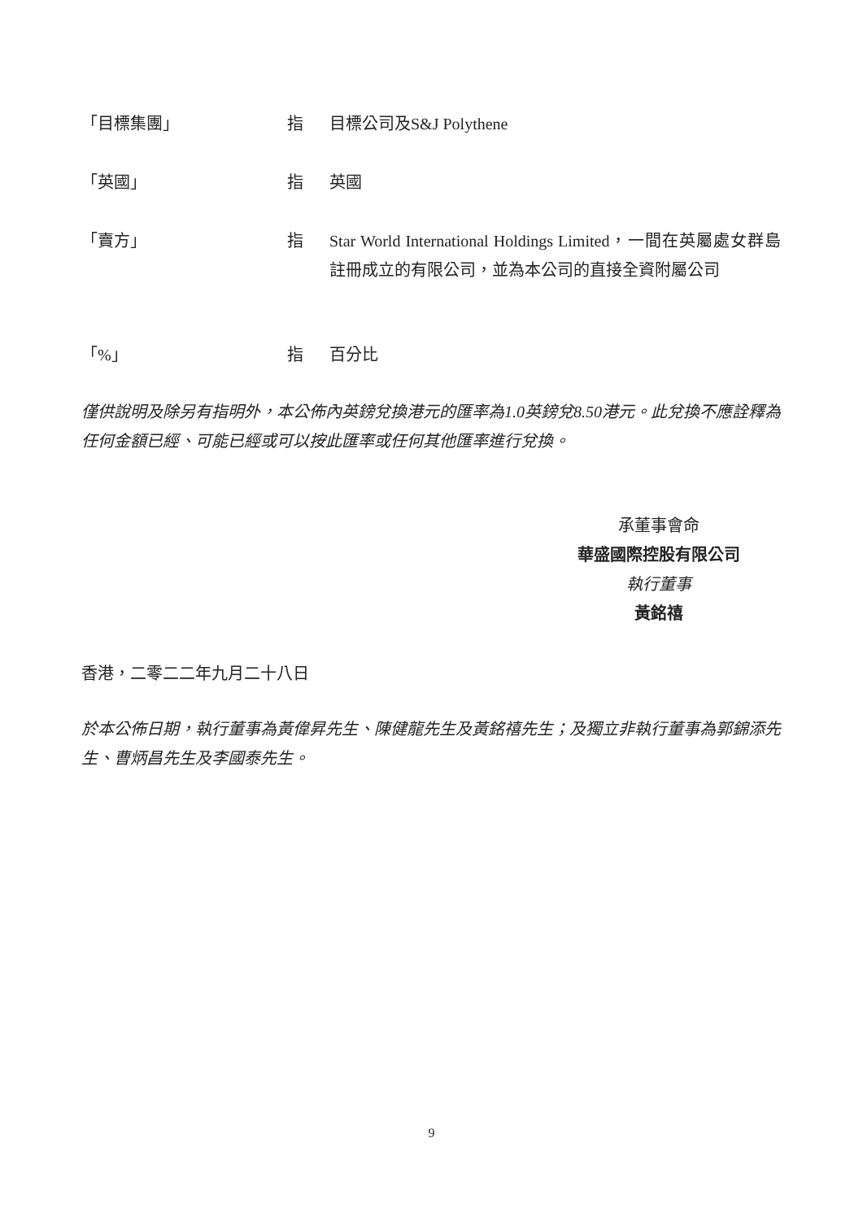「目標集團」 指 目標公司及S&J Polythene
「英國」 指 英國
「賣方」 指 Star World International Holdings Limited，一間在英屬處女群島註冊成立的有限公司，並為本公司的直接全資附屬公司
「%」 指 百分比
僅供說明及除另有指明外，本公佈內英鎊兌換港元的匯率為1.0英鎊兌8.50港元。此兌換不應詮釋為任何金額已經、可能已經或可以按此匯率或任何其他匯率進行兌換。
承董事會命
華盛國際控股有限公司
執行董事
黃銘禧
香港，二零二二年九月二十八日
於本公佈日期，執行董事為黃偉昇先生、陳健龍先生及黃銘禧先生；及獨立非執行董事為郭錦添先生、曹炳昌先生及李國泰先生。
9